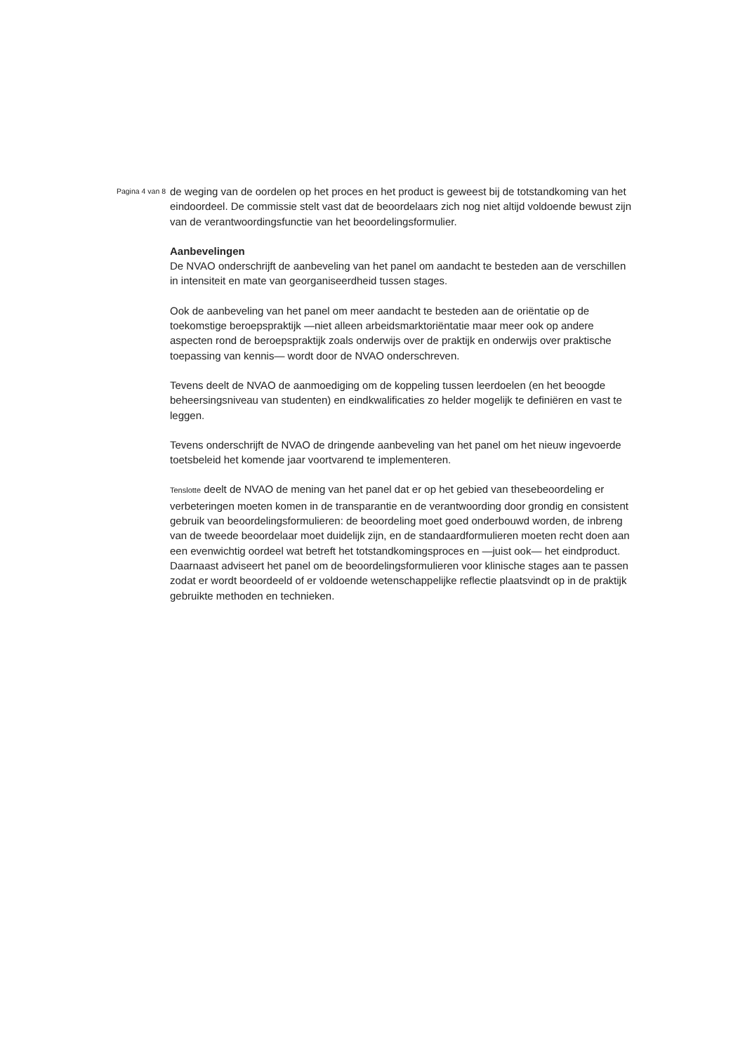Pagina 4 van 8
de weging van de oordelen op het proces en het product is geweest bij de totstandkoming van het eindoordeel. De commissie stelt vast dat de beoordelaars zich nog niet altijd voldoende bewust zijn van de verantwoordingsfunctie van het beoordelingsformulier.
Aanbevelingen
De NVAO onderschrijft de aanbeveling van het panel om aandacht te besteden aan de verschillen in intensiteit en mate van georganiseerdheid tussen stages.
Ook de aanbeveling van het panel om meer aandacht te besteden aan de oriëntatie op de toekomstige beroepspraktijk —niet alleen arbeidsmarktoriëntatie maar meer ook op andere aspecten rond de beroepspraktijk zoals onderwijs over de praktijk en onderwijs over praktische toepassing van kennis— wordt door de NVAO onderschreven.
Tevens deelt de NVAO de aanmoediging om de koppeling tussen leerdoelen (en het beoogde beheersingsniveau van studenten) en eindkwalificaties zo helder mogelijk te definiëren en vast te leggen.
Tevens onderschrijft de NVAO de dringende aanbeveling van het panel om het nieuw ingevoerde toetsbeleid het komende jaar voortvarend te implementeren.
Tenslotte deelt de NVAO de mening van het panel dat er op het gebied van thesebeoordeling er verbeteringen moeten komen in de transparantie en de verantwoording door grondig en consistent gebruik van beoordelingsformulieren: de beoordeling moet goed onderbouwd worden, de inbreng van de tweede beoordelaar moet duidelijk zijn, en de standaardformulieren moeten recht doen aan een evenwichtig oordeel wat betreft het totstandkomingsproces en —juist ook— het eindproduct. Daarnaast adviseert het panel om de beoordelingsformulieren voor klinische stages aan te passen zodat er wordt beoordeeld of er voldoende wetenschappelijke reflectie plaatsvindt op in de praktijk gebruikte methoden en technieken.